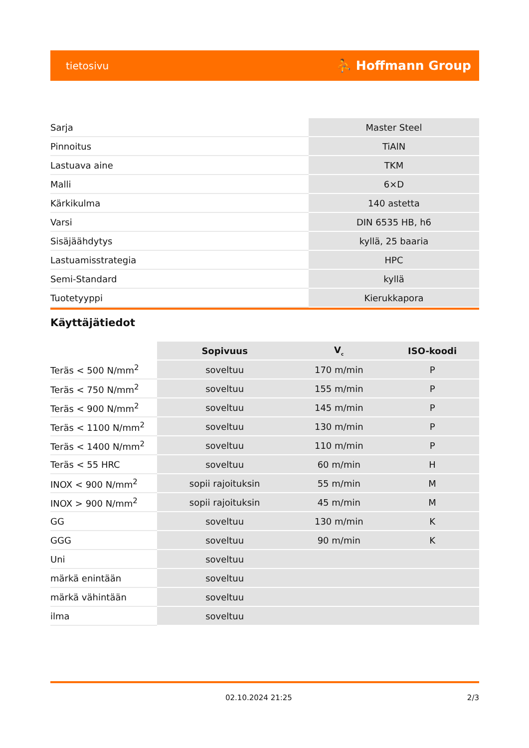tietosivu ⛹ Hoffmann Group
| Sarja | Master Steel |
| Pinnoitus | TiAlN |
| Lastuava aine | TKM |
| Malli | 6×D |
| Kärkikulma | 140 astetta |
| Varsi | DIN 6535 HB, h6 |
| Sisäjäähdytys | kyllä, 25 baaria |
| Lastuamisstrategia | HPC |
| Semi-Standard | kyllä |
| Tuotetyyppi | Kierukkapora |
Käyttäjätiedot
| | Sopivuus | V<sub>c</sub> | ISO-koodi |
| Teräs < 500 N/mm<sup>2</sup> | soveltuu | 170 m/min | P |
| Teräs < 750 N/mm<sup>2</sup> | soveltuu | 155 m/min | P |
| Teräs < 900 N/mm<sup>2</sup> | soveltuu | 145 m/min | P |
| Teräs < 1100 N/mm<sup>2</sup> | soveltuu | 130 m/min | P |
| Teräs < 1400 N/mm<sup>2</sup> | soveltuu | 110 m/min | P |
| Teräs < 55 HRC | soveltuu | 60 m/min | H |
| INOX < 900 N/mm<sup>2</sup> | sopii rajoituksin | 55 m/min | M |
| INOX > 900 N/mm<sup>2</sup> | sopii rajoituksin | 45 m/min | M |
| GG | soveltuu | 130 m/min | K |
| GGG | soveltuu | 90 m/min | K |
| Uni | soveltuu | | |
| märkä enintään | soveltuu | | |
| märkä vähintään | soveltuu | | |
| ilma | soveltuu | | |
02.10.2024 21:25 2/3